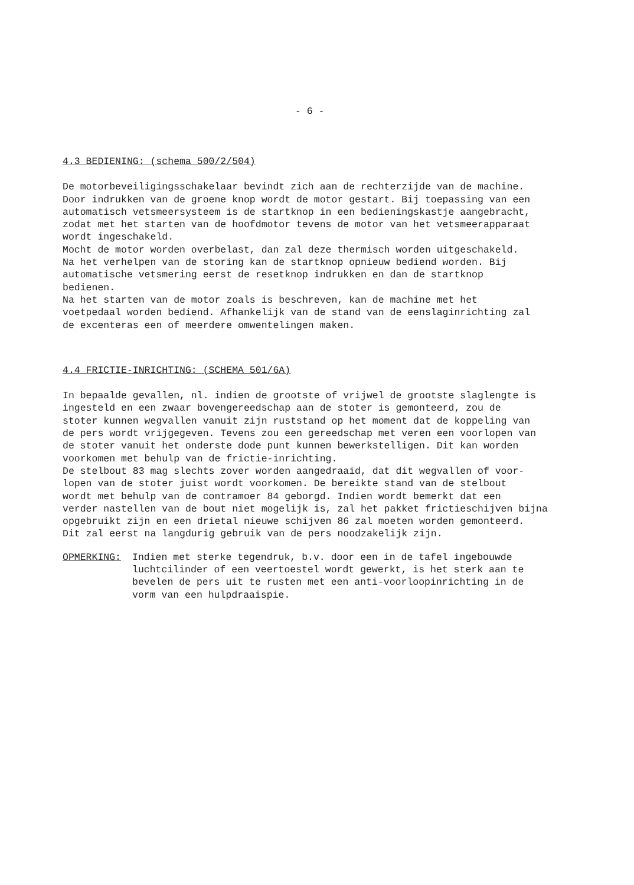- 6 -
4.3 BEDIENING: (schema 500/2/504)
De motorbeveiligingsschakelaar bevindt zich aan de rechterzijde van de machine. Door indrukken van de groene knop wordt de motor gestart. Bij toepassing van een automatisch vetsmeersysteem is de startknop in een bedieningskastje aangebracht, zodat met het starten van de hoofdmotor tevens de motor van het vetsmeerapparaat wordt ingeschakeld. Mocht de motor worden overbelast, dan zal deze thermisch worden uitgeschakeld. Na het verhelpen van de storing kan de startknop opnieuw bediend worden. Bij automatische vetsmering eerst de resetknop indrukken en dan de startknop bedienen. Na het starten van de motor zoals is beschreven, kan de machine met het voetpedaal worden bediend. Afhankelijk van de stand van de eenslaginrichting zal de excenteras een of meerdere omwentelingen maken.
4.4 FRICTIE-INRICHTING: (SCHEMA 501/6A)
In bepaalde gevallen, nl. indien de grootste of vrijwel de grootste slaglengte is ingesteld en een zwaar bovengereedschap aan de stoter is gemonteerd, zou de stoter kunnen wegvallen vanuit zijn ruststand op het moment dat de koppeling van de pers wordt vrijgegeven. Tevens zou een gereedschap met veren een voorlopen van de stoter vanuit het onderste dode punt kunnen bewerkstelligen. Dit kan worden voorkomen met behulp van de frictie-inrichting. De stelbout 83 mag slechts zover worden aangedraaid, dat dit wegvallen of voor- lopen van de stoter juist wordt voorkomen. De bereikte stand van de stelbout wordt met behulp van de contramoer 84 geborgd. Indien wordt bemerkt dat een verder nastellen van de bout niet mogelijk is, zal het pakket frictieschijven bijna opgebruikt zijn en een drietal nieuwe schijven 86 zal moeten worden gemonteerd. Dit zal eerst na langdurig gebruik van de pers noodzakelijk zijn.
OPMERKING: Indien met sterke tegendruk, b.v. door een in de tafel ingebouwde luchtcilinder of een veertoestel wordt gewerkt, is het sterk aan te bevelen de pers uit te rusten met een anti-voorloopinrichting in de vorm van een hulpdraaispie.